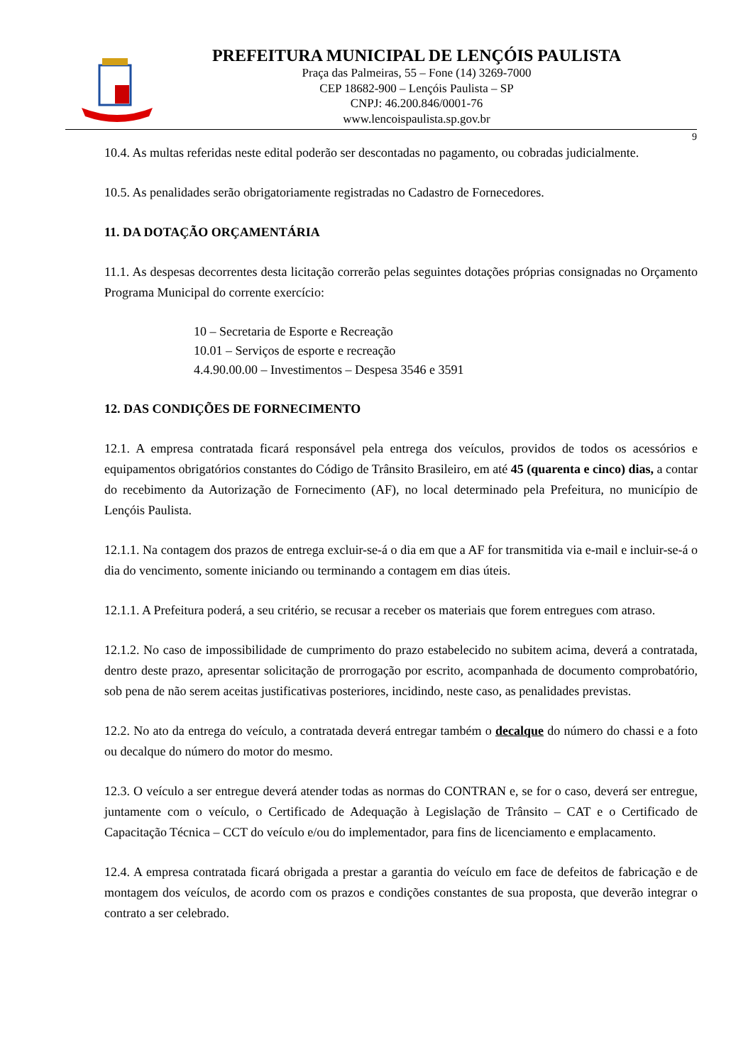PREFEITURA MUNICIPAL DE LENÇÓIS PAULISTA
Praça das Palmeiras, 55 – Fone (14) 3269-7000
CEP 18682-900 – Lençóis Paulista – SP
CNPJ: 46.200.846/0001-76
www.lencoispaulista.sp.gov.br
9
10.4. As multas referidas neste edital poderão ser descontadas no pagamento, ou cobradas judicialmente.
10.5. As penalidades serão obrigatoriamente registradas no Cadastro de Fornecedores.
11. DA DOTAÇÃO ORÇAMENTÁRIA
11.1. As despesas decorrentes desta licitação correrão pelas seguintes dotações próprias consignadas no Orçamento Programa Municipal do corrente exercício:
10 – Secretaria de Esporte e Recreação
10.01 – Serviços de esporte e recreação
4.4.90.00.00 – Investimentos – Despesa 3546 e 3591
12. DAS CONDIÇÕES DE FORNECIMENTO
12.1. A empresa contratada ficará responsável pela entrega dos veículos, providos de todos os acessórios e equipamentos obrigatórios constantes do Código de Trânsito Brasileiro, em até 45 (quarenta e cinco) dias, a contar do recebimento da Autorização de Fornecimento (AF), no local determinado pela Prefeitura, no município de Lençóis Paulista.
12.1.1. Na contagem dos prazos de entrega excluir-se-á o dia em que a AF for transmitida via e-mail e incluir-se-á o dia do vencimento, somente iniciando ou terminando a contagem em dias úteis.
12.1.1. A Prefeitura poderá, a seu critério, se recusar a receber os materiais que forem entregues com atraso.
12.1.2. No caso de impossibilidade de cumprimento do prazo estabelecido no subitem acima, deverá a contratada, dentro deste prazo, apresentar solicitação de prorrogação por escrito, acompanhada de documento comprobatório, sob pena de não serem aceitas justificativas posteriores, incidindo, neste caso, as penalidades previstas.
12.2. No ato da entrega do veículo, a contratada deverá entregar também o decalque do número do chassi e a foto ou decalque do número do motor do mesmo.
12.3. O veículo a ser entregue deverá atender todas as normas do CONTRAN e, se for o caso, deverá ser entregue, juntamente com o veículo, o Certificado de Adequação à Legislação de Trânsito – CAT e o Certificado de Capacitação Técnica – CCT do veículo e/ou do implementador, para fins de licenciamento e emplacamento.
12.4. A empresa contratada ficará obrigada a prestar a garantia do veículo em face de defeitos de fabricação e de montagem dos veículos, de acordo com os prazos e condições constantes de sua proposta, que deverão integrar o contrato a ser celebrado.